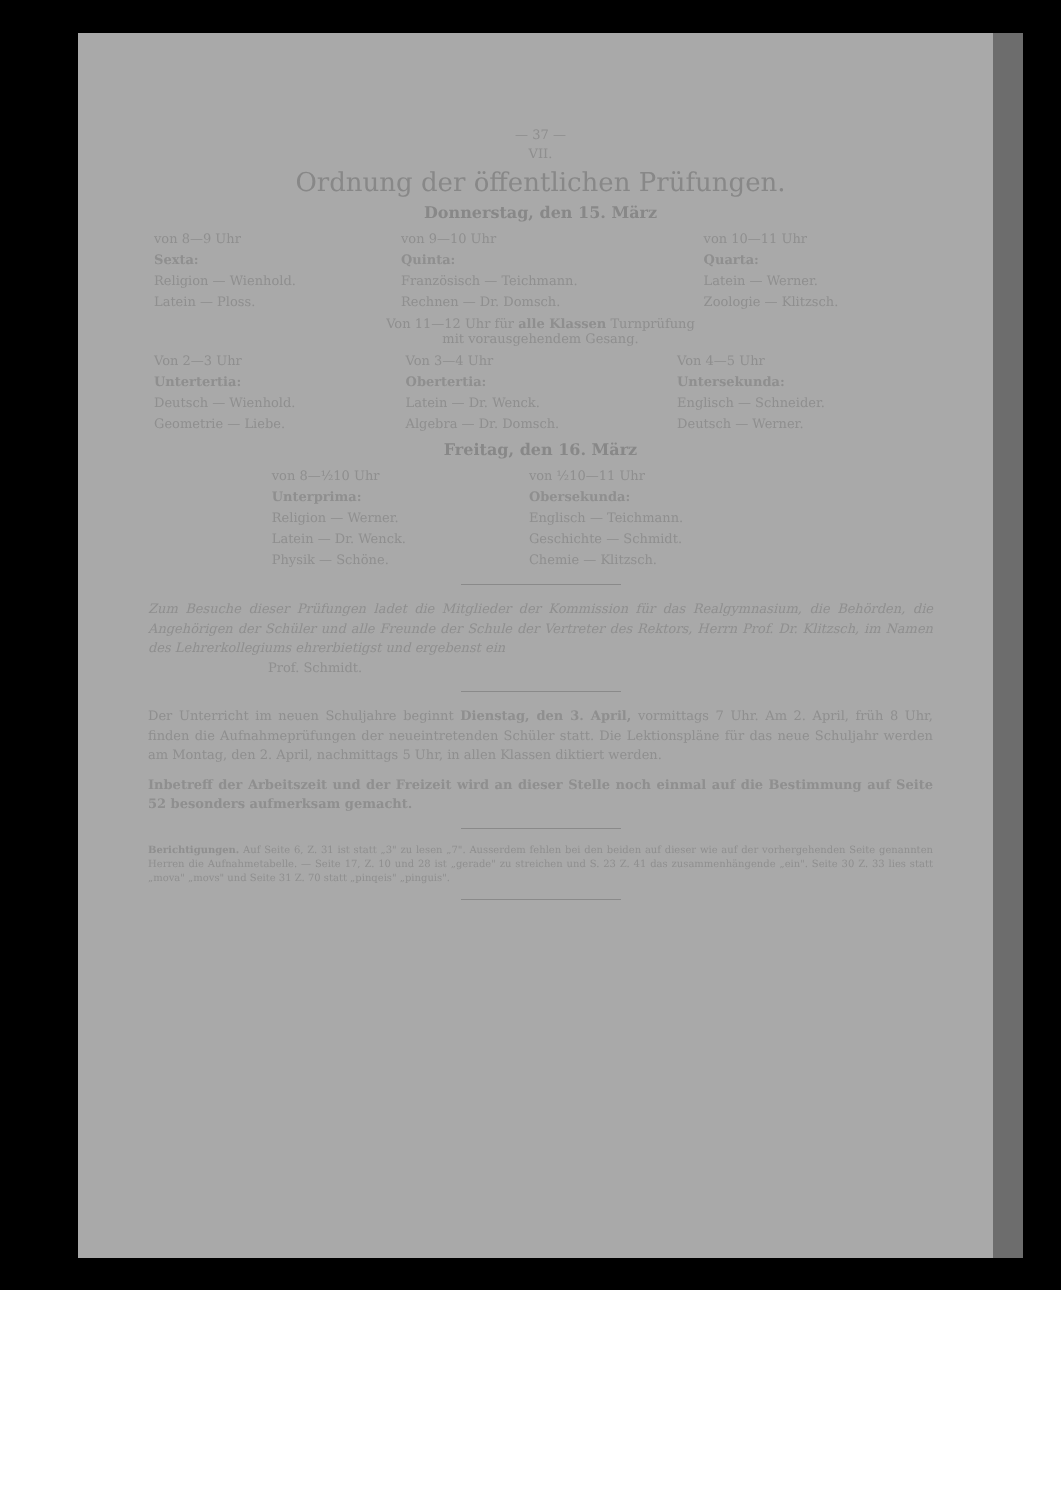— 37 —
VII.
Ordnung der öffentlichen Prüfungen.
Donnerstag, den 15. März
| von 8—9 Uhr | von 9—10 Uhr | von 10—11 Uhr |
| Sexta: | Quinta: | Quarta: |
| Religion — Wienhold. | Französisch — Teichmann. | Latein — Werner. |
| Latein — Ploss. | Rechnen — Dr. Domsch. | Zoologie — Klitzsch. |
Von 11—12 Uhr für alle Klassen Turnprüfung
mit vorausgehendem Gesang.
| Von 2—3 Uhr | Von 3—4 Uhr | Von 4—5 Uhr |
| Untertertia: | Obertertia: | Untersekunda: |
| Deutsch — Wienhold. | Latein — Dr. Wenck. | Englisch — Schneider. |
| Geometrie — Liebe. | Algebra — Dr. Domsch. | Deutsch — Werner. |
Freitag, den 16. März
| von 8—½10 Uhr | von ½10—11 Uhr |
| Unterprima: | Obersekunda: |
| Religion — Werner. | Englisch — Teichmann. |
| Latein — Dr. Wenck. | Geschichte — Schmidt. |
| Physik — Schöne. | Chemie — Klitzsch. |
Zum Besuche dieser Prüfungen ladet die Mitglieder der Kommission für das Realgymnasium, die Behörden, die Angehörigen der Schüler und alle Freunde der Schule der Vertreter des Rektors, Herrn Prof. Dr. Klitzsch, im Namen des Lehrerkollegiums ehrerbietigst und ergebenst ein
Prof. Schmidt.
Der Unterricht im neuen Schuljahre beginnt Dienstag, den 3. April, vormittags 7 Uhr. Am 2. April, früh 8 Uhr, finden die Aufnahmeprüfungen der neueintretenden Schüler statt. Die Lektionspläne für das neue Schuljahr werden am Montag, den 2. April, nachmittags 5 Uhr, in allen Klassen diktiert werden.
Inbetreff der Arbeitszeit und der Freizeit wird an dieser Stelle noch einmal auf die Bestimmung auf Seite 52 besonders aufmerksam gemacht.
Berichtigungen. Auf Seite 6, Z. 31 ist statt „3" zu lesen „7". Ausserdem fehlen bei den beiden auf dieser wie auf der vorhergehenden Seite genannten Herren die Aufnahmetabelle. — Seite 17, Z. 10 und 28 ist „gerade" zu streichen und S. 23 Z. 41 das zusammenhängende „ein". Seite 30 Z. 33 lies statt „mova" „movs" und Seite 31 Z. 70 statt „pinqeis" „pinguis".